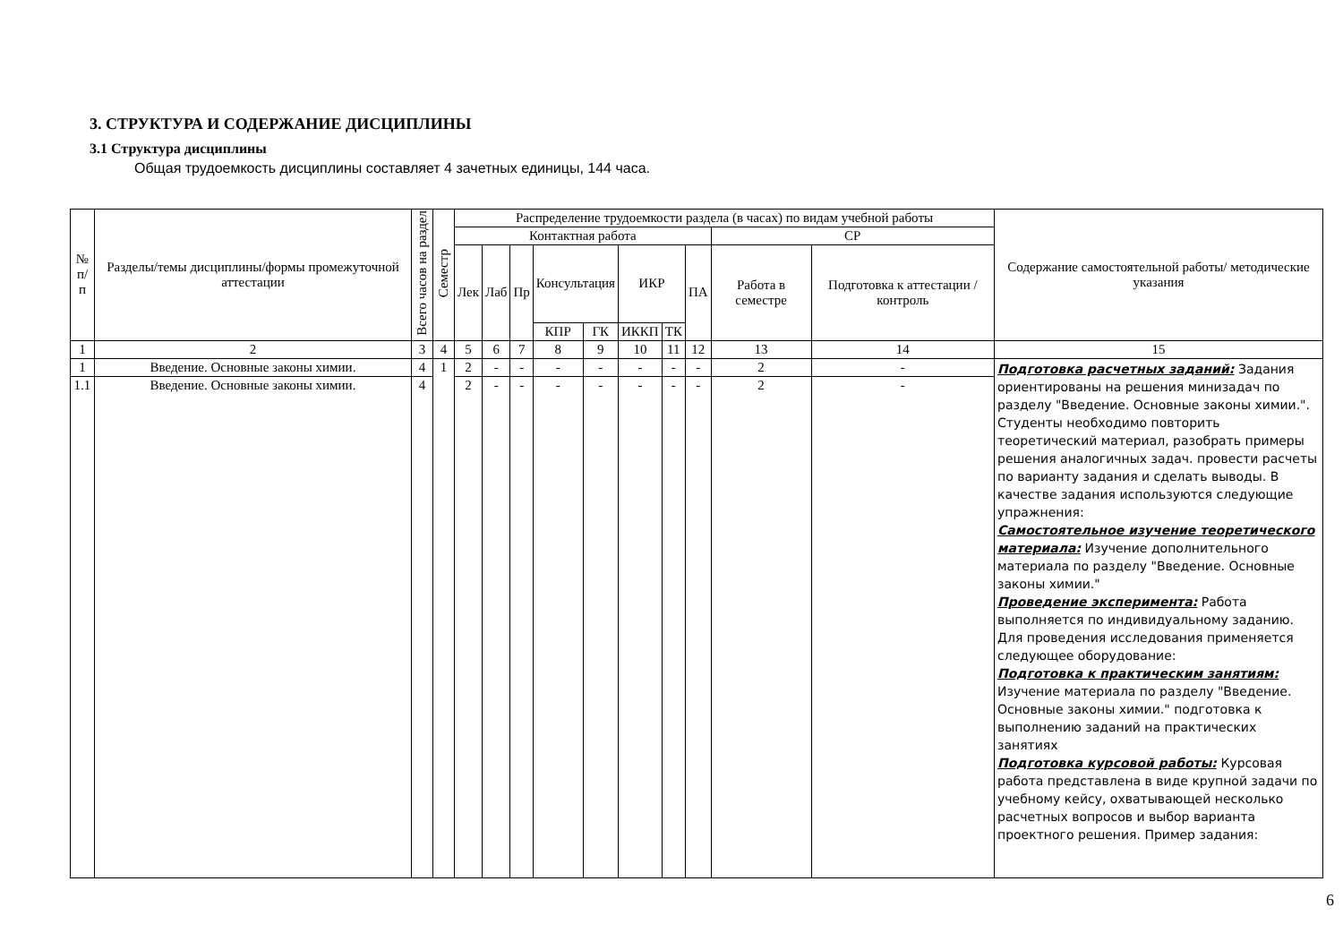3. СТРУКТУРА И СОДЕРЖАНИЕ ДИСЦИПЛИНЫ
3.1 Структура дисциплины
Общая трудоемкость дисциплины составляет 4 зачетных единицы, 144 часа.
| № п/п | Разделы/темы дисциплины/формы промежуточной аттестации | Всего часов на раздел | Семестр | Распределение трудоемкости раздела (в часах) по видам учебной работы | | | | | | | | | | Содержание самостоятельной работы/ методические указания |
| --- | --- | --- | --- | --- | --- | --- | --- | --- | --- | --- | --- | --- | --- | --- |
| | | | | Контактная работа | | | | | | | | СР | | |
| | | | | Лек | Лаб | Пр | Консультация | | ИКР | | ПА | Работа в семестре | Подготовка к аттестации /контроль | |
| | | | | | | | КПР | ГК | ИККП | ТК | | | | |
| 1 | 2 | 3 | 4 | 5 | 6 | 7 | 8 | 9 | 10 | 11 | 12 | 13 | 14 | 15 |
| 1 | Введение. Основные законы химии. | 4 | 1 | 2 | - | - | - | - | - | - | - | 2 | - | Подготовка расчетных заданий: Задания ориентированы на решения минизадач по разделу "Введение. Основные законы химии.". Студенты необходимо повторить теоретический материал, разобрать примеры решения аналогичных задач. провести расчеты по варианту задания и сделать выводы. В качестве задания используются следующие упражнения: Самостоятельное изучение теоретического материала: Изучение дополнительного материала по разделу "Введение. Основные законы химии." Проведение эксперимента: Работа выполняется по индивидуальному заданию. Для проведения исследования применяется следующее оборудование: Подготовка к практическим занятиям: Изучение материала по разделу "Введение. Основные законы химии." подготовка к выполнению заданий на практических занятиях Подготовка курсовой работы: Курсовая работа представлена в виде крупной задачи по учебному кейсу, охватывающей несколько расчетных вопросов и выбор варианта проектного решения. Пример задания: |
| 1.1 | Введение. Основные законы химии. | 4 | | 2 | - | - | - | - | - | - | - | 2 | - | |
6